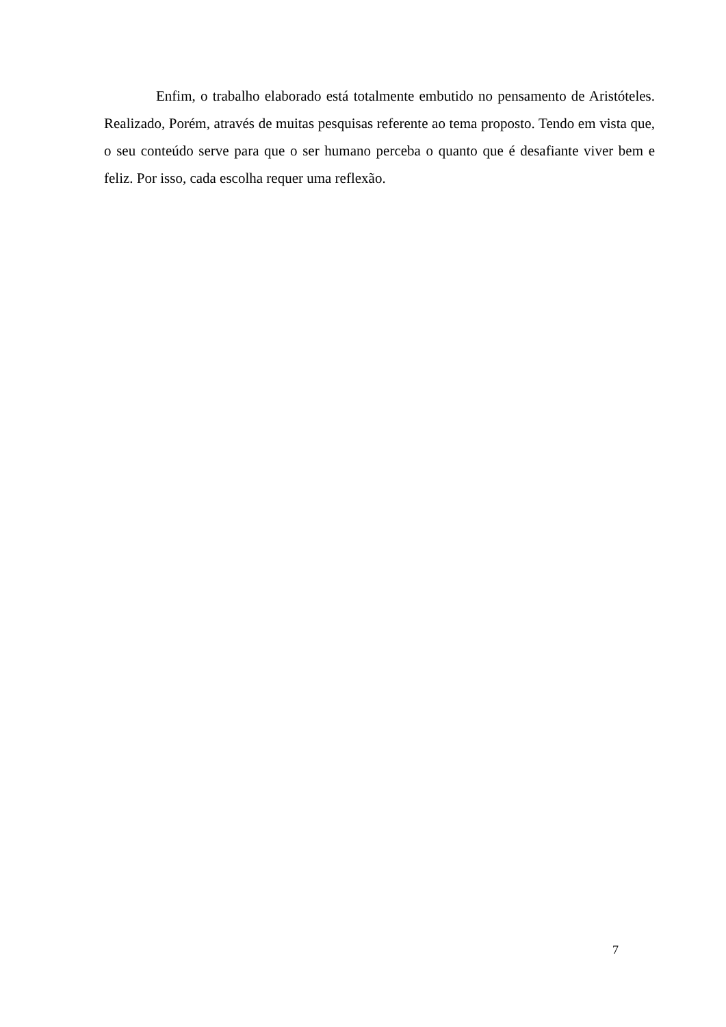Enfim, o trabalho elaborado está totalmente embutido no pensamento de Aristóteles. Realizado, Porém, através de muitas pesquisas referente ao tema proposto. Tendo em vista que, o seu conteúdo serve para que o ser humano perceba o quanto que é desafiante viver bem e feliz. Por isso, cada escolha requer uma reflexão.
7